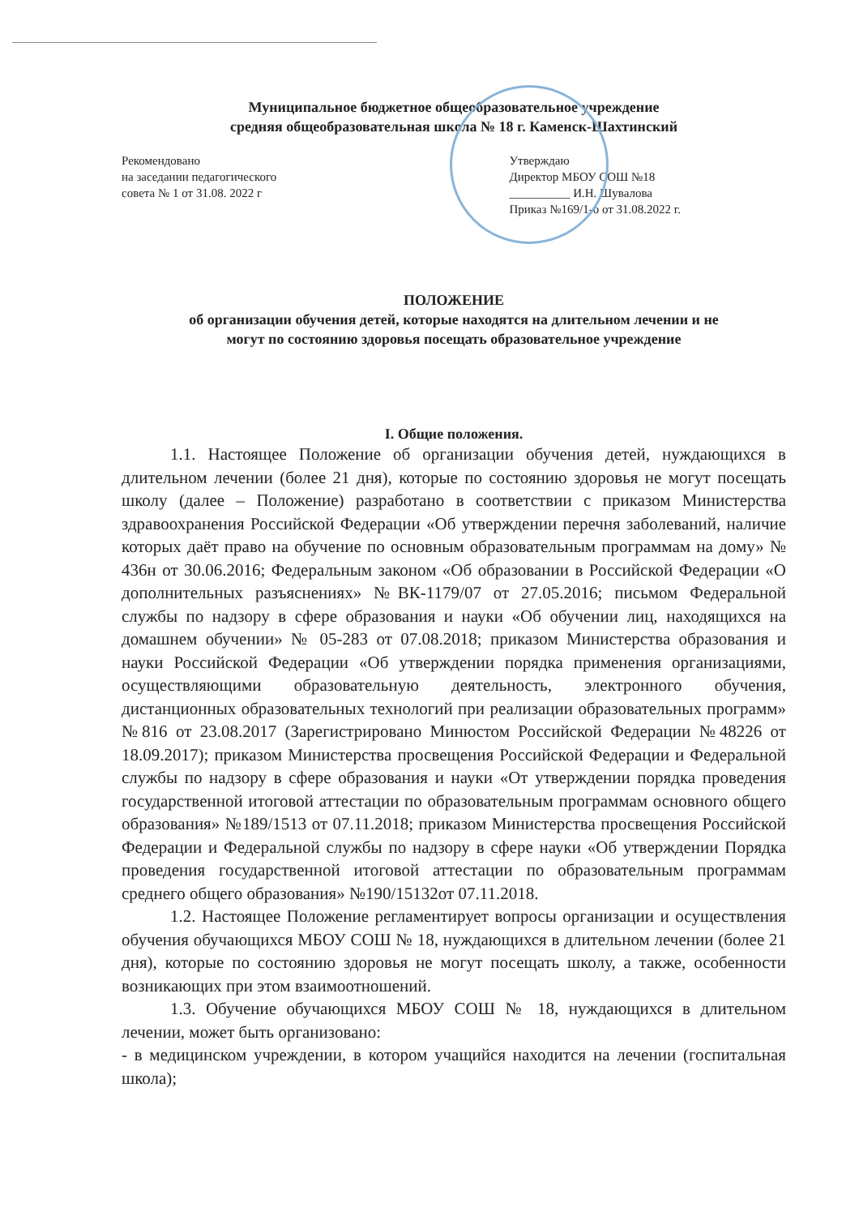Муниципальное бюджетное общеобразовательное учреждение
средняя общеобразовательная школа № 18 г. Каменск-Шахтинский
Рекомендовано
на заседании педагогического
совета № 1 от 31.08. 2022 г
Утверждаю
Директор МБОУ СОШ №18
__________ И.Н. Шувалова
Приказ №169/1-о от 31.08.2022 г.
ПОЛОЖЕНИЕ
об организации обучения детей, которые находятся на длительном лечении и не
могут по состоянию здоровья посещать образовательное учреждение
I. Общие положения.
1.1. Настоящее Положение об организации обучения детей, нуждающихся в длительном лечении (более 21 дня), которые по состоянию здоровья не могут посещать школу (далее – Положение) разработано в соответствии с приказом Министерства здравоохранения Российской Федерации «Об утверждении перечня заболеваний, наличие которых даёт право на обучение по основным образовательным программам на дому» № 436н от 30.06.2016; Федеральным законом «Об образовании в Российской Федерации «О дополнительных разъяснениях» №ВК-1179/07 от 27.05.2016; письмом Федеральной службы по надзору в сфере образования и науки «Об обучении лиц, находящихся на домашнем обучении» № 05-283 от 07.08.2018; приказом Министерства образования и науки Российской Федерации «Об утверждении порядка применения организациями, осуществляющими образовательную деятельность, электронного обучения, дистанционных образовательных технологий при реализации образовательных программ» №816 от 23.08.2017 (Зарегистрировано Минюстом Российской Федерации №48226 от 18.09.2017); приказом Министерства просвещения Российской Федерации и Федеральной службы по надзору в сфере образования и науки «От утверждении порядка проведения государственной итоговой аттестации по образовательным программам основного общего образования» №189/1513 от 07.11.2018; приказом Министерства просвещения Российской Федерации и Федеральной службы по надзору в сфере науки «Об утверждении Порядка проведения государственной итоговой аттестации по образовательным программам среднего общего образования» №190/15132от 07.11.2018.
1.2. Настоящее Положение регламентирует вопросы организации и осуществления обучения обучающихся МБОУ СОШ № 18, нуждающихся в длительном лечении (более 21 дня), которые по состоянию здоровья не могут посещать школу, а также, особенности возникающих при этом взаимоотношений.
1.3. Обучение обучающихся МБОУ СОШ № 18, нуждающихся в длительном лечении, может быть организовано:
- в медицинском учреждении, в котором учащийся находится на лечении (госпитальная школа);